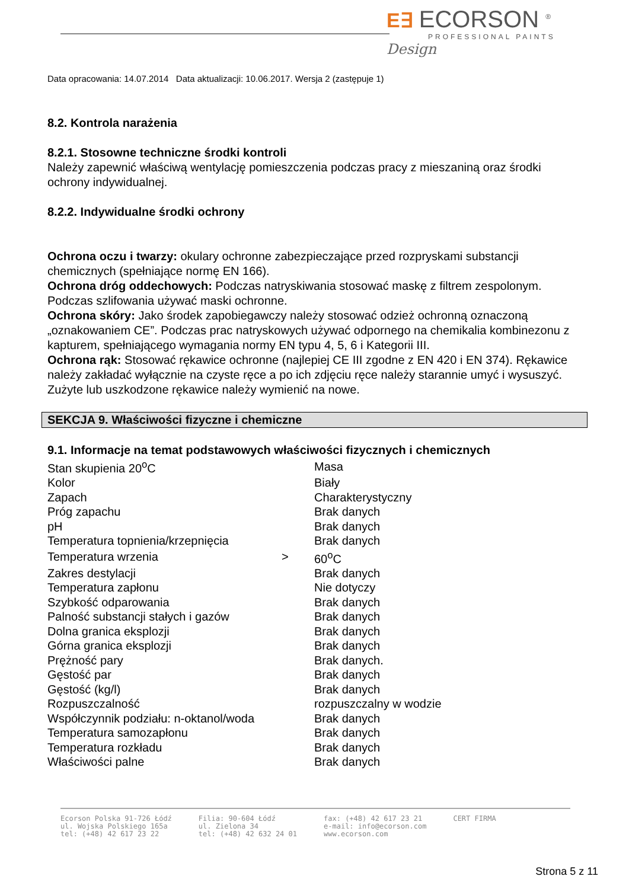E∃ ECORSON <sup>®</sup>
PROFESSIONAL PAINTS
Design
Data opracowania: 14.07.2014 Data aktualizacji: 10.06.2017. Wersja 2 (zastępuje 1)
8.2. Kontrola narażenia
8.2.1. Stosowne techniczne środki kontroli
Należy zapewnić właściwą wentylację pomieszczenia podczas pracy z mieszaniną oraz środki ochrony indywidualnej.
8.2.2. Indywidualne środki ochrony
Ochrona oczu i twarzy: okulary ochronne zabezpieczające przed rozpryskami substancji chemicznych (spełniające normę EN 166).
Ochrona dróg oddechowych: Podczas natryskiwania stosować maskę z filtrem zespolonym. Podczas szlifowania używać maski ochronne.
Ochrona skóry: Jako środek zapobiegawczy należy stosować odzież ochronną oznaczoną „oznakowaniem CE”. Podczas prac natryskowych używać odpornego na chemikalia kombinezonu z kapturem, spełniającego wymagania normy EN typu 4, 5, 6 i Kategorii III.
Ochrona rąk: Stosować rękawice ochronne (najlepiej CE III zgodne z EN 420 i EN 374). Rękawice należy zakładać wyłącznie na czyste ręce a po ich zdjęciu ręce należy starannie umyć i wysuszyć. Zużyte lub uszkodzone rękawice należy wymienić na nowe.
SEKCJA 9. Właściwości fizyczne i chemiczne
9.1. Informacje na temat podstawowych właściwości fizycznych i chemicznych
| Stan skupienia 20<sup>o</sup>C | | Masa |
| Kolor | | Biały |
| Zapach | | Charakterystyczny |
| Próg zapachu | | Brak danych |
| pH | | Brak danych |
| Temperatura topnienia/krzepnięcia | | Brak danych |
| Temperatura wrzenia | > | 60<sup>o</sup>C |
| Zakres destylacji | | Brak danych |
| Temperatura zapłonu | | Nie dotyczy |
| Szybkość odparowania | | Brak danych |
| Palność substancji stałych i gazów | | Brak danych |
| Dolna granica eksplozji | | Brak danych |
| Górna granica eksplozji | | Brak danych |
| Prężność pary | | Brak danych. |
| Gęstość par | | Brak danych |
| Gęstość (kg/l) | | Brak danych |
| Rozpuszczalność | | rozpuszczalny w wodzie |
| Współczynnik podziału: n-oktanol/woda | | Brak danych |
| Temperatura samozapłonu | | Brak danych |
| Temperatura rozkładu | | Brak danych |
| Właściwości palne | | Brak danych |
Ecorson Polska 91-726 Łódź
ul. Wojska Polskiego 165a
tel: (+48) 42 617 23 22
Filia: 90-604 Łódź
ul. Zielona 34
tel: (+48) 42 632 24 01
fax: (+48) 42 617 23 21
e-mail: info@ecorson.com
www.ecorson.com
CERT FIRMA
Strona 5 z 11